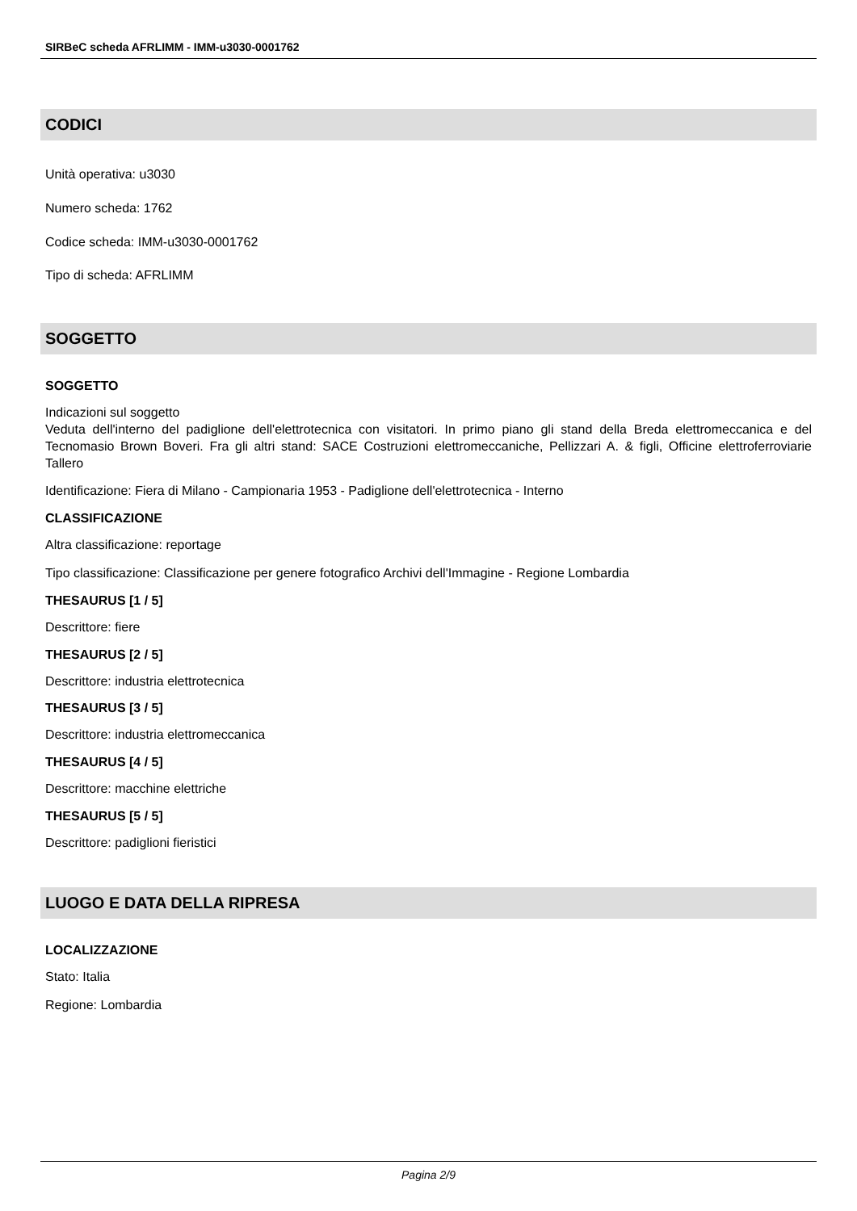SIRBeC scheda AFRLIMM - IMM-u3030-0001762
CODICI
Unità operativa: u3030
Numero scheda: 1762
Codice scheda: IMM-u3030-0001762
Tipo di scheda: AFRLIMM
SOGGETTO
SOGGETTO
Indicazioni sul soggetto
Veduta dell'interno del padiglione dell'elettrotecnica con visitatori. In primo piano gli stand della Breda elettromeccanica e del Tecnomasio Brown Boveri. Fra gli altri stand: SACE Costruzioni elettromeccaniche, Pellizzari A. & figli, Officine elettroferroviarie Tallero
Identificazione: Fiera di Milano - Campionaria 1953 - Padiglione dell'elettrotecnica - Interno
CLASSIFICAZIONE
Altra classificazione: reportage
Tipo classificazione: Classificazione per genere fotografico Archivi dell'Immagine - Regione Lombardia
THESAURUS [1 / 5]
Descrittore: fiere
THESAURUS [2 / 5]
Descrittore: industria elettrotecnica
THESAURUS [3 / 5]
Descrittore: industria elettromeccanica
THESAURUS [4 / 5]
Descrittore: macchine elettriche
THESAURUS [5 / 5]
Descrittore: padiglioni fieristici
LUOGO E DATA DELLA RIPRESA
LOCALIZZAZIONE
Stato: Italia
Regione: Lombardia
Pagina 2/9